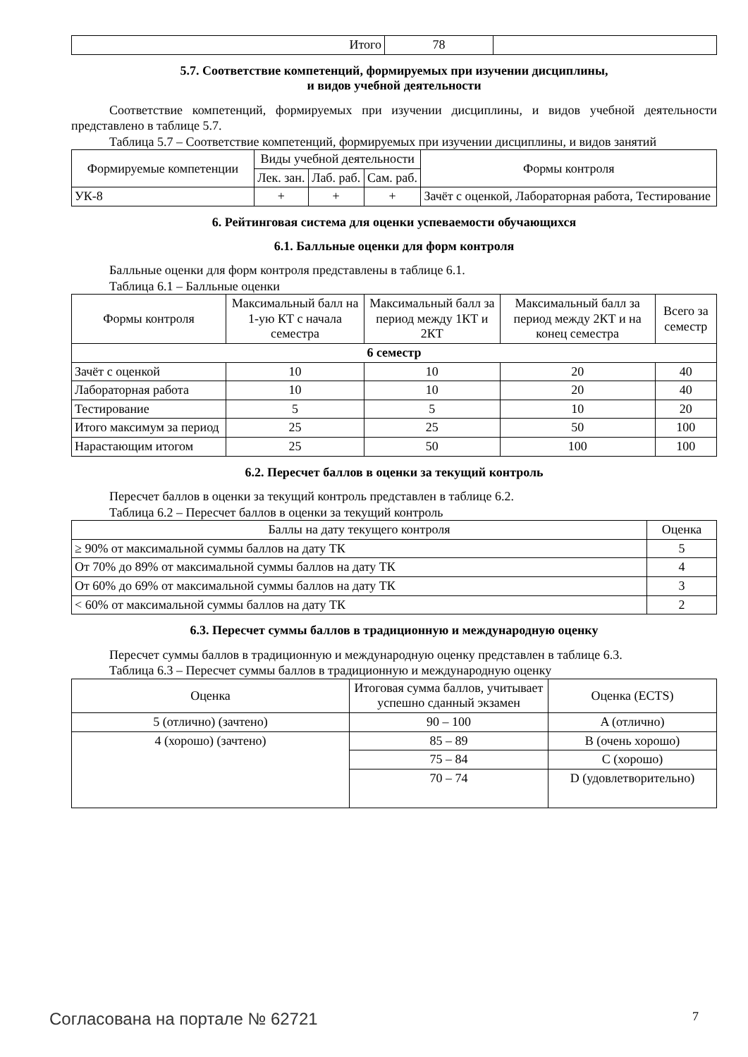| Итого | 78 | |
5.7. Соответствие компетенций, формируемых при изучении дисциплины,
и видов учебной деятельности
Соответствие компетенций, формируемых при изучении дисциплины, и видов учебной деятельности представлено в таблице 5.7.
Таблица 5.7 – Соответствие компетенций, формируемых при изучении дисциплины, и видов занятий
| Формируемые компетенции | Виды учебной деятельности | | | Формы контроля |
| --- | --- | --- | --- | --- |
| | Лек. зан. | Лаб. раб. | Сам. раб. | |
| УК-8 | + | + | + | Зачёт с оценкой, Лабораторная работа, Тестирование |
6. Рейтинговая система для оценки успеваемости обучающихся
6.1. Балльные оценки для форм контроля
Балльные оценки для форм контроля представлены в таблице 6.1.
Таблица 6.1 – Балльные оценки
| Формы контроля | Максимальный балл на 1-ую КТ с начала семестра | Максимальный балл за период между 1КТ и 2КТ | Максимальный балл за период между 2КТ и на конец семестра | Всего за семестр |
| --- | --- | --- | --- | --- |
| 6 семестр | | | | |
| Зачёт с оценкой | 10 | 10 | 20 | 40 |
| Лабораторная работа | 10 | 10 | 20 | 40 |
| Тестирование | 5 | 5 | 10 | 20 |
| Итого максимум за период | 25 | 25 | 50 | 100 |
| Нарастающим итогом | 25 | 50 | 100 | 100 |
6.2. Пересчет баллов в оценки за текущий контроль
Пересчет баллов в оценки за текущий контроль представлен в таблице 6.2.
Таблица 6.2 – Пересчет баллов в оценки за текущий контроль
| Баллы на дату текущего контроля | Оценка |
| --- | --- |
| ≥ 90% от максимальной суммы баллов на дату ТК | 5 |
| От 70% до 89% от максимальной суммы баллов на дату ТК | 4 |
| От 60% до 69% от максимальной суммы баллов на дату ТК | 3 |
| < 60% от максимальной суммы баллов на дату ТК | 2 |
6.3. Пересчет суммы баллов в традиционную и международную оценку
Пересчет суммы баллов в традиционную и международную оценку представлен в таблице 6.3.
Таблица 6.3 – Пересчет суммы баллов в традиционную и международную оценку
| Оценка | Итоговая сумма баллов, учитывает успешно сданный экзамен | Оценка (ECTS) |
| --- | --- | --- |
| 5 (отлично) (зачтено) | 90 – 100 | A (отлично) |
| 4 (хорошо) (зачтено) | 85 – 89 | B (очень хорошо) |
| | 75 – 84 | C (хорошо) |
| | 70 – 74 | D (удовлетворительно) |
Согласована на портале № 62721 7